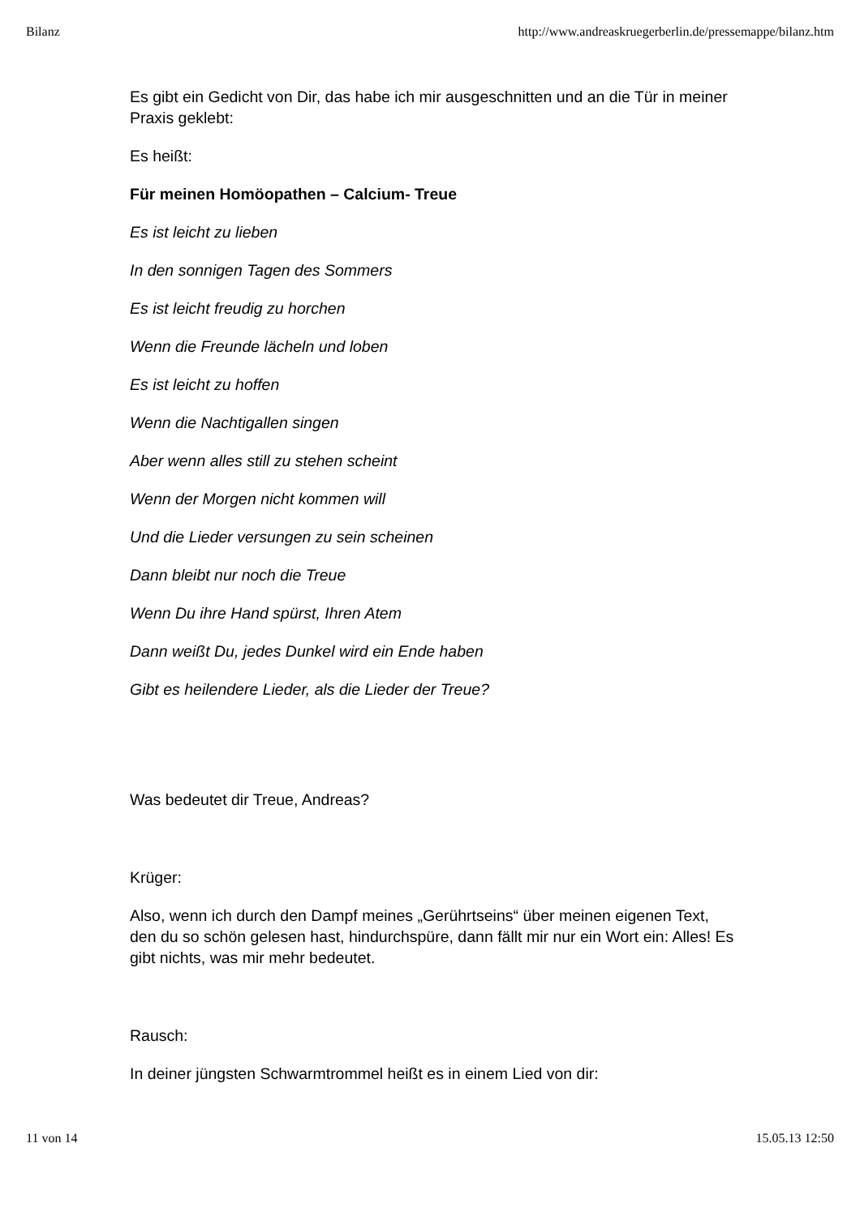Bilanz http://www.andreaskruegerberlin.de/pressemappe/bilanz.htm
Es gibt ein Gedicht von Dir, das habe ich mir ausgeschnitten und an die Tür in meiner Praxis geklebt:
Es heißt:
Für meinen Homöopathen – Calcium- Treue
Es ist leicht zu lieben
In den sonnigen Tagen des Sommers
Es ist leicht freudig zu horchen
Wenn die Freunde lächeln und loben
Es ist leicht zu hoffen
Wenn die Nachtigallen singen
Aber wenn alles still zu stehen scheint
Wenn der Morgen nicht kommen will
Und die Lieder versungen zu sein scheinen
Dann bleibt nur noch die Treue
Wenn Du ihre Hand spürst, Ihren Atem
Dann weißt Du, jedes Dunkel wird ein Ende haben
Gibt es heilendere Lieder, als die Lieder der Treue?
Was bedeutet dir Treue, Andreas?
Krüger:
Also, wenn ich durch den Dampf meines „Gerührtseins“ über meinen eigenen Text, den du so schön gelesen hast, hindurchspüre, dann fällt mir nur ein Wort ein: Alles! Es gibt nichts, was mir mehr bedeutet.
Rausch:
In deiner jüngsten Schwarmtrommel heißt es in einem Lied von dir:
11 von 14 15.05.13 12:50